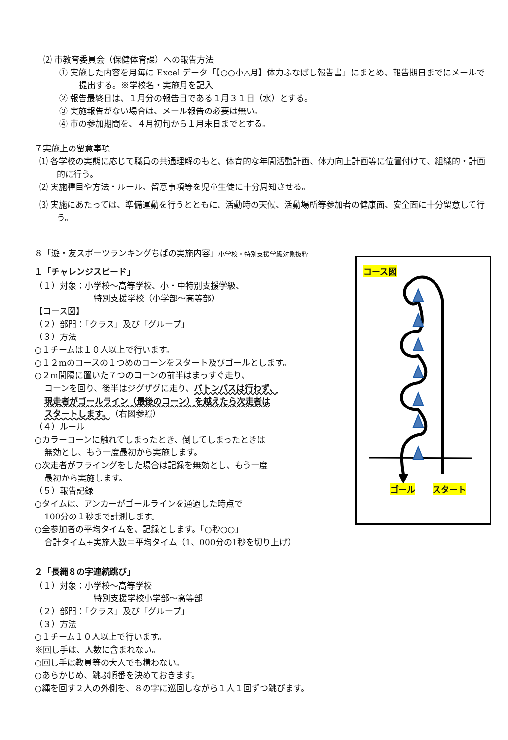⑵ 市教育委員会（保健体育課）への報告方法
① 実施した内容を月毎に Excel データ「【○○小△月】体力ふなばし報告書」にまとめ、報告期日までにメールで提出する。※学校名・実施月を記入
② 報告最終日は、１月分の報告日である１月３１日（水）とする。
③ 実施報告がない場合は、メール報告の必要は無い。
④ 市の参加期間を、４月初旬から１月末日までとする。
７実施上の留意事項
⑴ 各学校の実態に応じて職員の共通理解のもと、体育的な年間活動計画、体力向上計画等に位置付けて、組織的・計画的に行う。
⑵ 実施種目や方法・ルール、留意事項等を児童生徒に十分周知させる。
⑶ 実施にあたっては、準備運動を行うとともに、活動時の天候、活動場所等参加者の健康面、安全面に十分留意して行う。
８「遊・友スポーツランキングちばの実施内容」小学校・特別支援学級対象抜粋
１「チャレンジスピード」
（１）対象：小学校～高等学校、小・中特別支援学級、
特別支援学校（小学部～高等部）
【コース図】
（２）部門：「クラス」及び「グループ」
（３）方法
○１チームは１０人以上で行います。
○１２mのコースの１つめのコーンをスタート及びゴールとします。
○２m間隔に置いた７つのコーンの前半はまっすぐ走り、
コーンを回り、後半はジグザグに走り、バトンパスは行わず、
現走者がゴールライン（最後のコーン）を越えたら次走者は
スタートします。（右図参照）
（４）ルール
○カラーコーンに触れてしまったとき、倒してしまったときは
無効とし、もう一度最初から実施します。
○次走者がフライングをした場合は記録を無効とし、もう一度
最初から実施します。
（５）報告記録
○タイムは、アンカーがゴールラインを通過した時点で
100分の１秒まで計測します。
○全参加者の平均タイムを、記録とします。「○秒○○」
合計タイム÷実施人数＝平均タイム（1、000分の1秒を切り上げ）
２「長縄８の字連続跳び」
（１）対象：小学校～高等学校
特別支援学校小学部～高等部
（２）部門：「クラス」及び「グループ」
（３）方法
○１チーム１０人以上で行います。
※回し手は、人数に含まれない。
○回し手は教員等の大人でも構わない。
○あらかじめ、跳ぶ順番を決めておきます。
○縄を回す２人の外側を、８の字に巡回しながら１人１回ずつ跳びます。
コース図
ゴール スタート